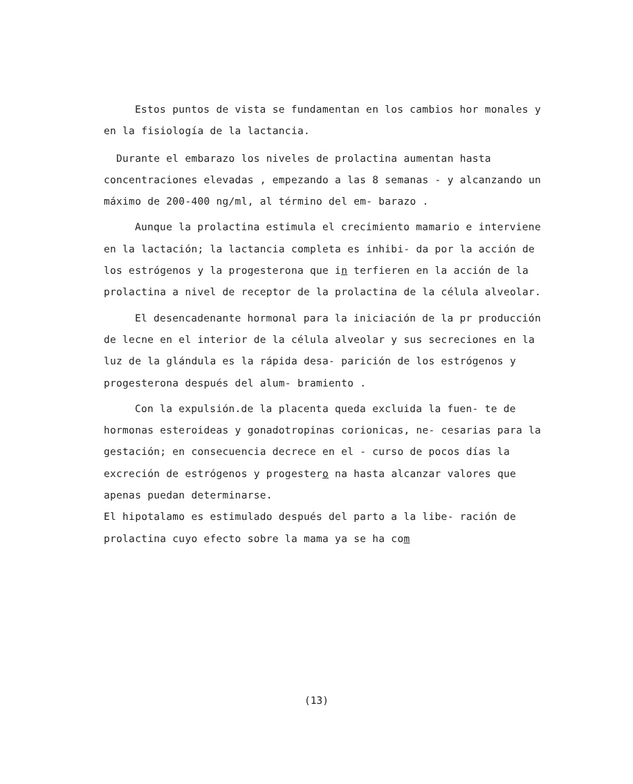Estos puntos de vista se fundamentan en los cambios hor monales y en la fisiología de la lactancia.
Durante el embarazo los niveles de prolactina aumentan hasta concentraciones elevadas , empezando a las 8 semanas - y alcanzando un máximo de 200-400 ng/ml, al término del em- barazo .
Aunque la prolactina estimula el crecimiento mamario e interviene en la lactación; la lactancia completa es inhibi- da por la acción de los estrógenos y la progesterona que in terfieren en la acción de la prolactina a nivel de receptor de la prolactina de la célula alveolar.
El desencadenante hormonal para la iniciación de la pr producción de lecne en el interior de la célula alveolar y sus secreciones en la luz de la glándula es la rápida desa- parición de los estrógenos y progesterona después del alum- bramiento .
Con la expulsión.de la placenta queda excluida la fuen- te de hormonas esteroideas y gonadotropinas corionicas, ne- cesarias para la gestación; en consecuencia decrece en el - curso de pocos días la excreción de estrógenos y progestero na hasta alcanzar valores que apenas puedan determinarse.
El hipotalamo es estimulado después del parto a la libe- ración de prolactina cuyo efecto sobre la mama ya se ha com
(13)